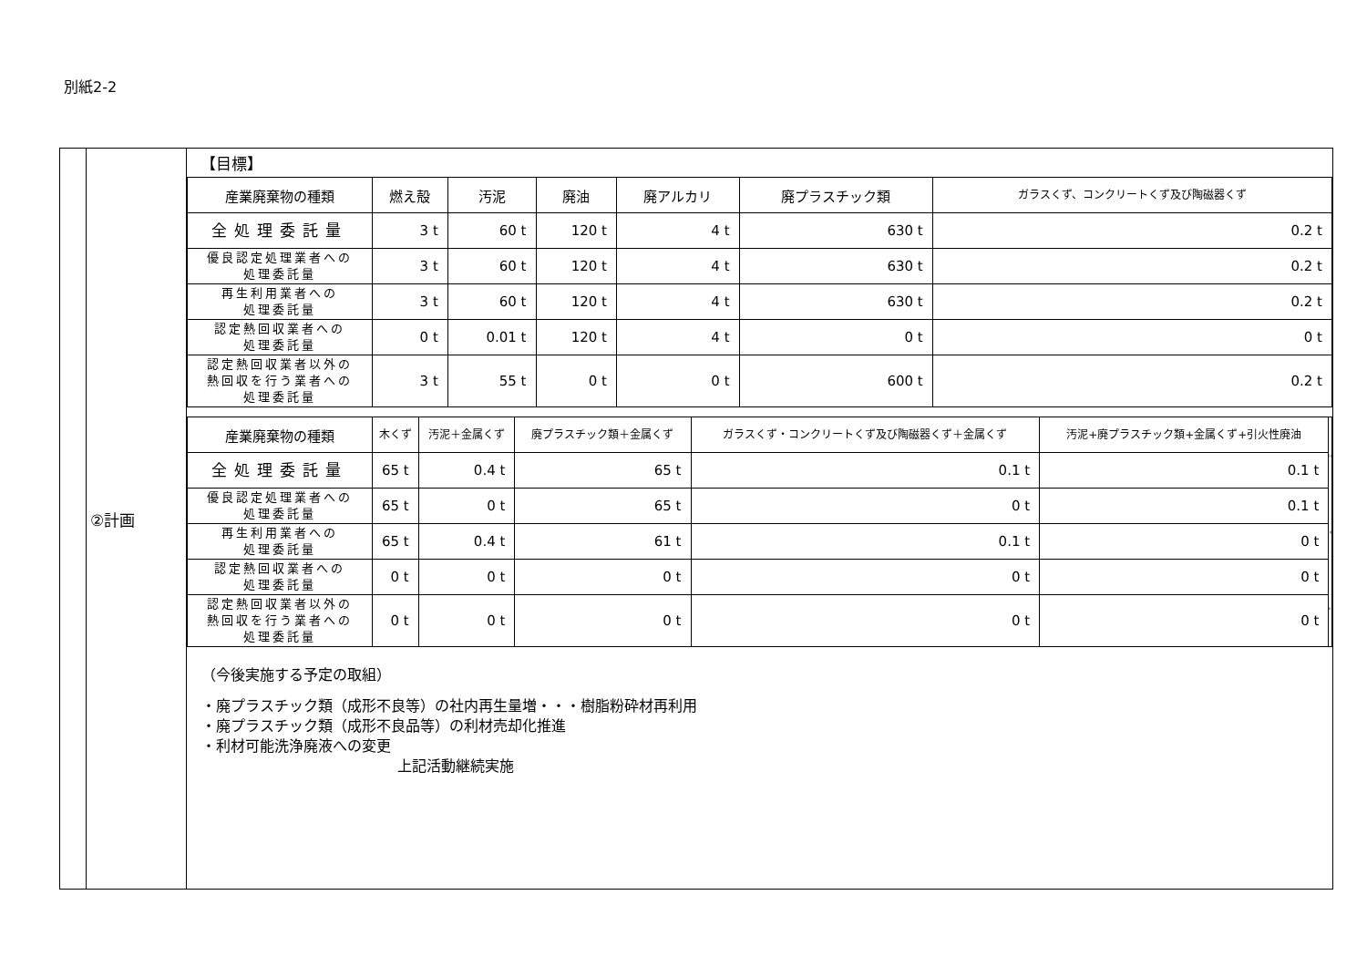別紙2-2
| | ②計画 | 【目標】 / 産業廃棄物の種類 / 燃え殻 / 汚泥 / 廃油 / 廃アルカリ / 廃プラスチック類 / ガラスくず、コンクリートくず及び陶磁器くず / / --- / --- / --- / --- / --- / --- / --- / / 全処理委託量 / 3 t / 60 t / 120 t / 4 t / 630 t / 0.2 t / / 優良認定処理業者への 処理委託量 / 3 t / 60 t / 120 t / 4 t / 630 t / 0.2 t / / 再生利用業者への 処理委託量 / 3 t / 60 t / 120 t / 4 t / 630 t / 0.2 t / / 認定熱回収業者への 処理委託量 / 0 t / 0.01 t / 120 t / 4 t / 0 t / 0 t / / 認定熱回収業者以外の 熱回収を行う業者への 処理委託量 / 3 t / 55 t / 0 t / 0 t / 600 t / 0.2 t / / 産業廃棄物の種類 / 木くず / 汚泥＋金属くず / 廃プラスチック類＋金属くず / ガラスくず・コンクリートくず及び陶磁器くず＋金属くず / 汚泥+廃プラスチック類+金属くず+引火性廃油 / / / --- / --- / --- / --- / --- / --- / --- / / 全処理委託量 / 65 t / 0.4 t / 65 t / 0.1 t / 0.1 t / / / 優良認定処理業者への 処理委託量 / 65 t / 0 t / 65 t / 0 t / 0.1 t / / / 再生利用業者への 処理委託量 / 65 t / 0.4 t / 61 t / 0.1 t / 0 t / / / 認定熱回収業者への 処理委託量 / 0 t / 0 t / 0 t / 0 t / 0 t / / / 認定熱回収業者以外の 熱回収を行う業者への 処理委託量 / 0 t / 0 t / 0 t / 0 t / 0 t / / （今後実施する予定の取組） ・廃プラスチック類（成形不良等）の社内再生量増・・・樹脂粉砕材再利用 ・廃プラスチック類（成形不良品等）の利材売却化推進 ・利材可能洗浄廃液への変更 上記活動継続実施 |